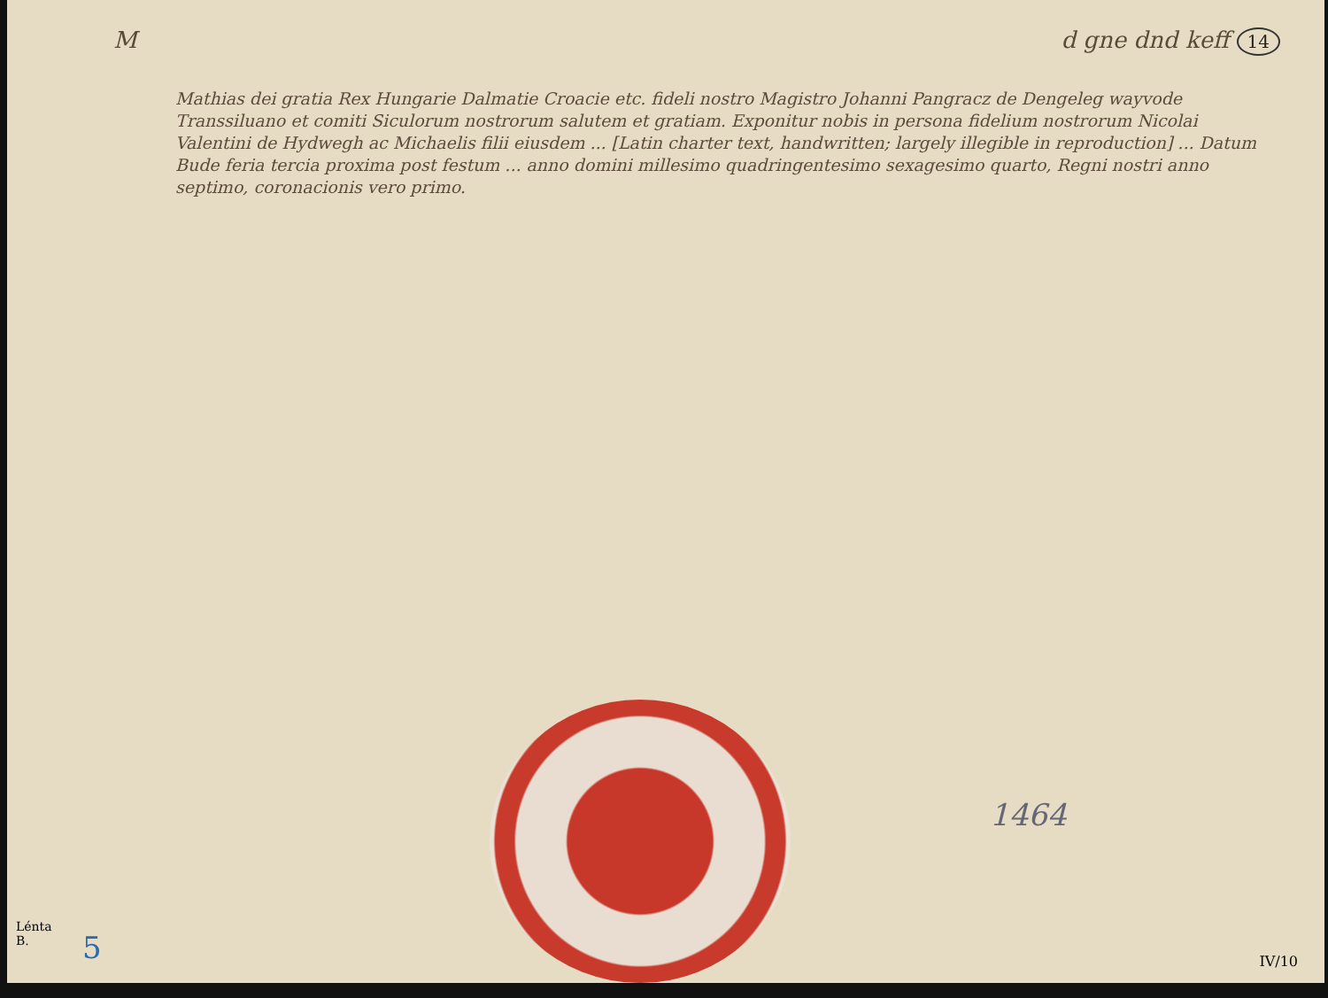Md gne dnd keff 14
Mathias dei gratia Rex Hungarie Dalmatie Croacie etc. fideli nostro Magistro Johanni Pangracz de Dengeleg wayvode Transsiluano et comiti Siculorum nostrorum salutem et gratiam. Exponitur nobis in persona fidelium nostrorum Nicolai Valentini de Hydwegh ac Michaelis filii eiusdem ... [Latin charter text, handwritten; largely illegible in reproduction] ... Datum Bude feria tercia proxima post festum ... anno domini millesimo quadringentesimo sexagesimo quarto, Regni nostri anno septimo, coronacionis vero primo.
1464
Lénta
B.
5 IV/10